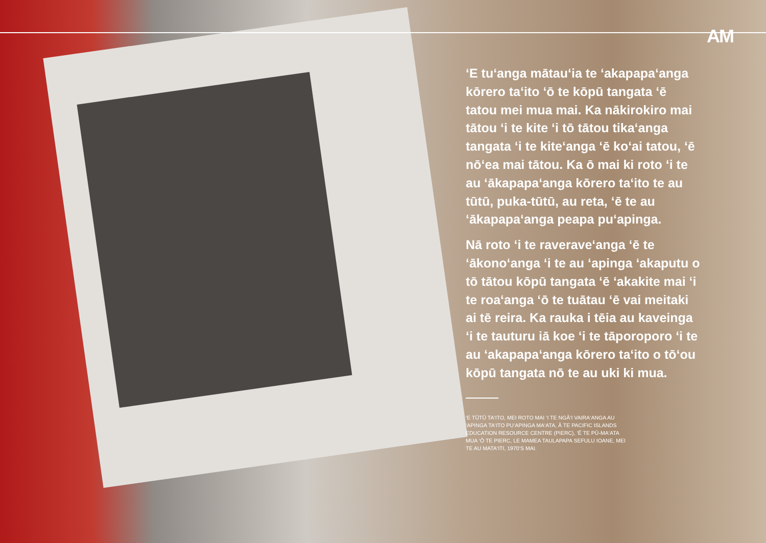AM
‘E tu‘anga mātau‘ia te ‘akapapa‘anga kōrero ta‘ito ‘ō te kōpū tangata ‘ē tatou mei mua mai. Ka nākirokiro mai tātou ‘i te kite ‘i tō tātou tika‘anga tangata ‘i te kite‘anga ‘ē ko‘ai tatou, ‘ē nō‘ea mai tātou. Ka ō mai ki roto ‘i te au ‘ākapapa‘anga kōrero ta‘ito te au tūtū, puka-tūtū, au reta, ‘ē te au ‘ākapapa‘anga peapa pu‘apinga.
Nā roto ‘i te raverave‘anga ‘ē te ‘ākono‘anga ‘i te au ‘apinga ‘akaputu o tō tātou kōpū tangata ‘ē ‘akakite mai ‘i te roa‘anga ‘ō te tuātau ‘ē vai meitaki ai tē reira. Ka rauka i tēia au kaveinga ‘i te tauturu iā koe ‘i te tāporoporo ‘i te au ‘akapapa‘anga kōrero ta‘ito o tō‘ou kōpū tangata nō te au uki ki mua.
‘E TŪTŪ TA‘ITO, MEI ROTO MAI ‘I TE NGĀ‘I VAIRA‘ANGA AU ‘APINGA TA‘ITO PU‘APINGA MA‘ATA, Ā TE PACIFIC ISLANDS EDUCATION RESOURCE CENTRE (PIERC), ‘Ē TE PŪ-MA‘ATA MUA ‘Ō TE PIERC, LE MAMEA TAULAPAPA SEFULU IOANE, MEI TE AU MATA‘ITI, 1970‘S MAI.